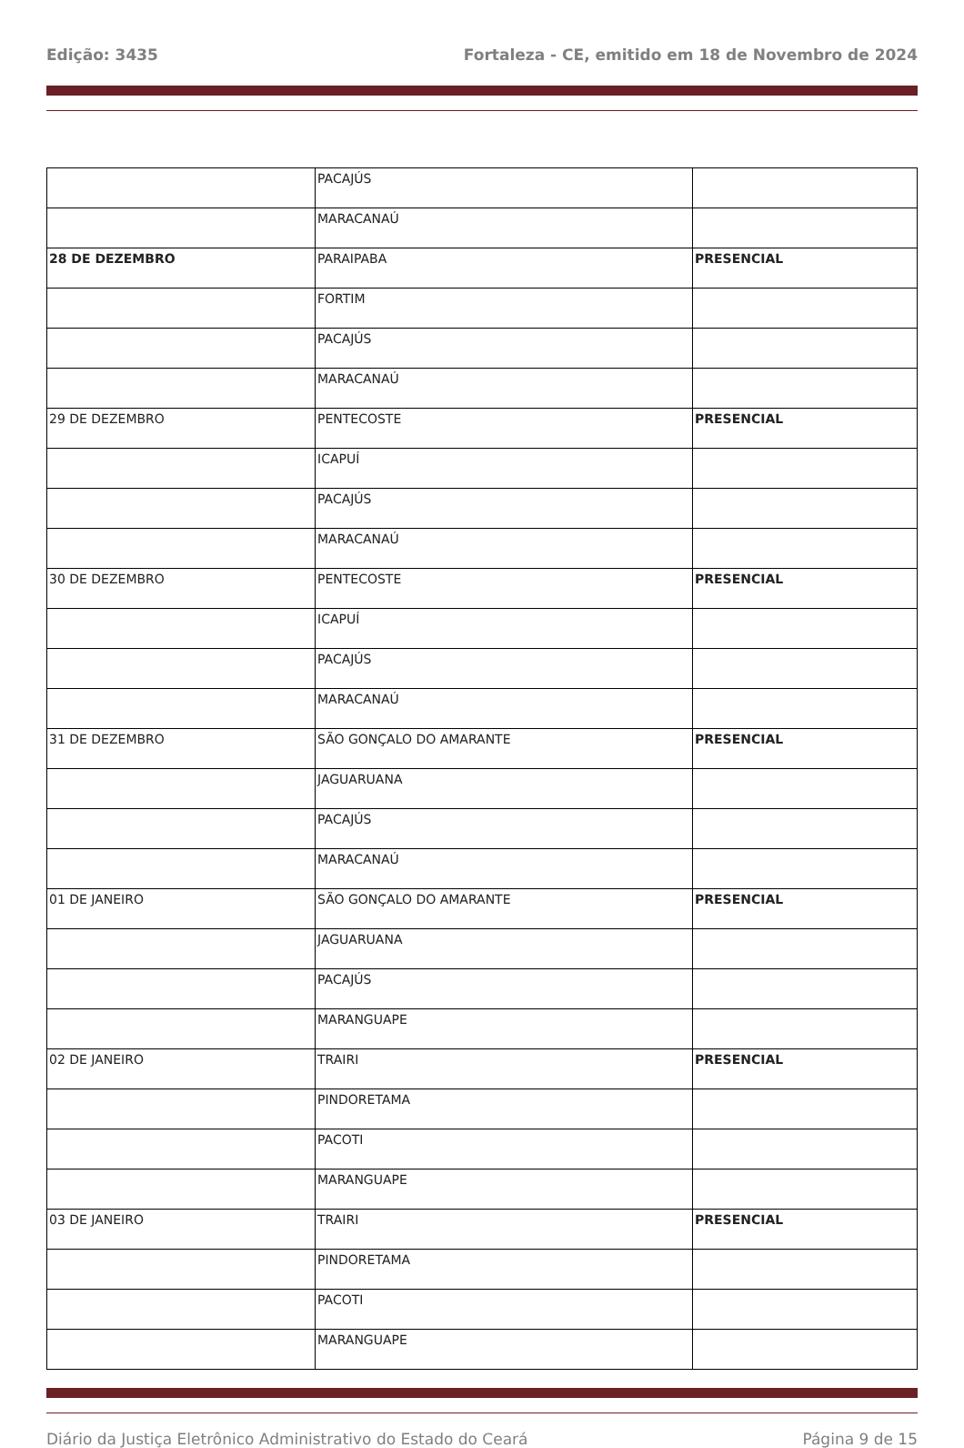Edição: 3435 Fortaleza - CE, emitido em 18 de Novembro de 2024
| | PACAJÚS | |
| | MARACANAÚ | |
| 28 DE DEZEMBRO | PARAIPABA | PRESENCIAL |
| | FORTIM | |
| | PACAJÚS | |
| | MARACANAÚ | |
| 29 DE DEZEMBRO | PENTECOSTE | PRESENCIAL |
| | ICAPUÍ | |
| | PACAJÚS | |
| | MARACANAÚ | |
| 30 DE DEZEMBRO | PENTECOSTE | PRESENCIAL |
| | ICAPUÍ | |
| | PACAJÚS | |
| | MARACANAÚ | |
| 31 DE DEZEMBRO | SÃO GONÇALO DO AMARANTE | PRESENCIAL |
| | JAGUARUANA | |
| | PACAJÚS | |
| | MARACANAÚ | |
| 01 DE JANEIRO | SÃO GONÇALO DO AMARANTE | PRESENCIAL |
| | JAGUARUANA | |
| | PACAJÚS | |
| | MARANGUAPE | |
| 02 DE JANEIRO | TRAIRI | PRESENCIAL |
| | PINDORETAMA | |
| | PACOTI | |
| | MARANGUAPE | |
| 03 DE JANEIRO | TRAIRI | PRESENCIAL |
| | PINDORETAMA | |
| | PACOTI | |
| | MARANGUAPE | |
Diário da Justiça Eletrônico Administrativo do Estado do Ceará Página 9 de 15